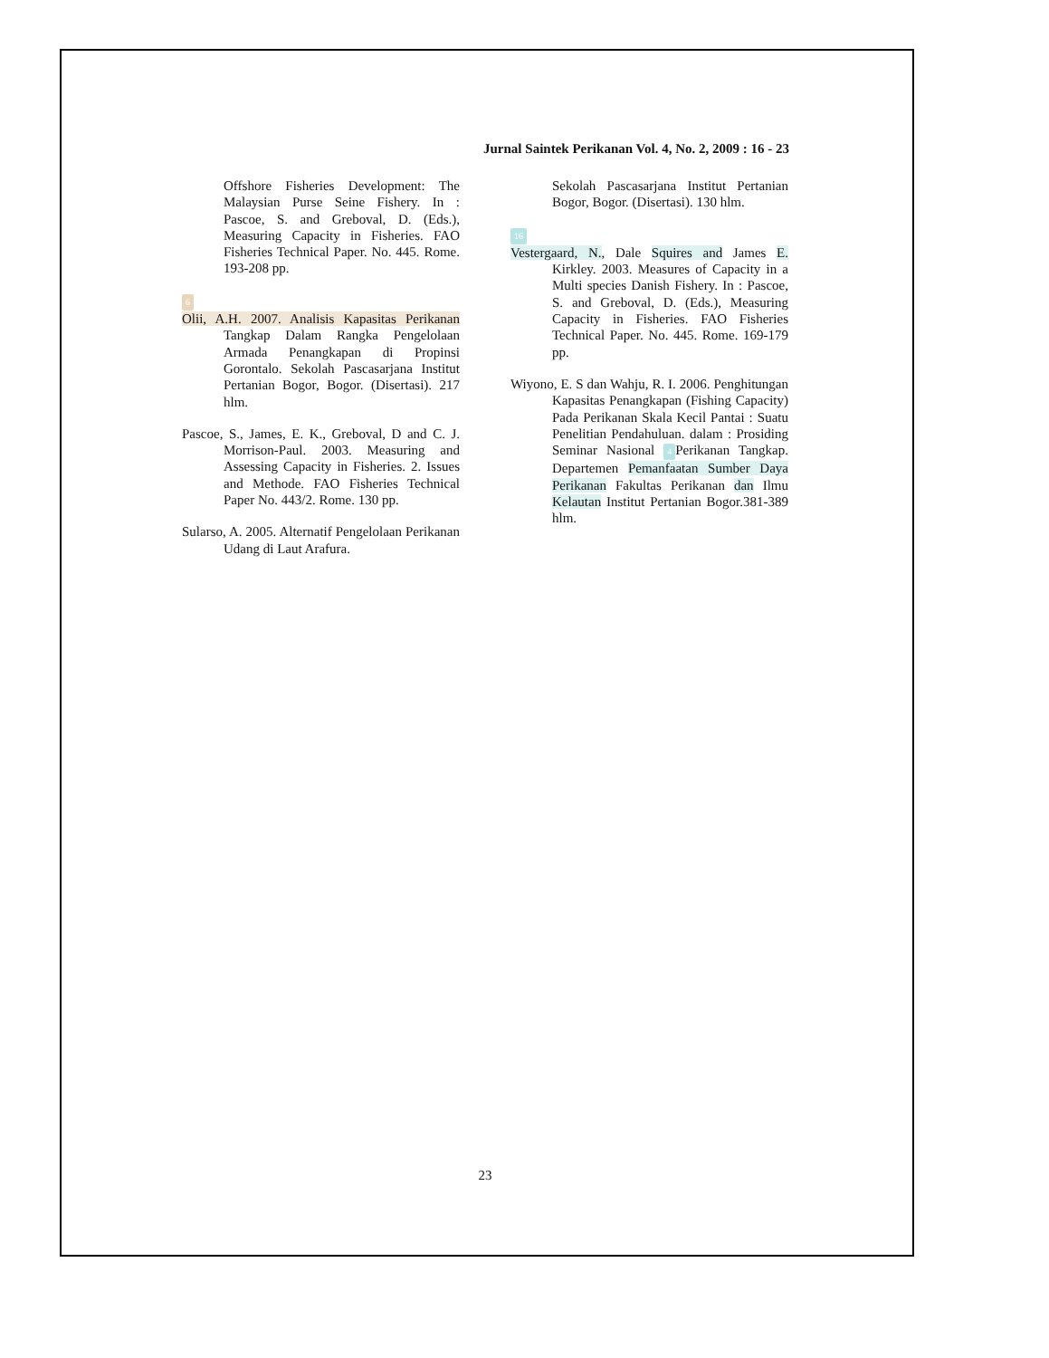Jurnal Saintek Perikanan Vol. 4, No. 2, 2009 : 16 - 23
Offshore Fisheries Development: The Malaysian Purse Seine Fishery. In : Pascoe, S. and Greboval, D. (Eds.), Measuring Capacity in Fisheries. FAO Fisheries Technical Paper. No. 445. Rome. 193-208 pp.
6
Olii, A.H. 2007. Analisis Kapasitas Perikanan Tangkap Dalam Rangka Pengelolaan Armada Penangkapan di Propinsi Gorontalo. Sekolah Pascasarjana Institut Pertanian Bogor, Bogor. (Disertasi). 217 hlm.
Pascoe, S., James, E. K., Greboval, D and C. J. Morrison-Paul. 2003. Measuring and Assessing Capacity in Fisheries. 2. Issues and Methode. FAO Fisheries Technical Paper No. 443/2. Rome. 130 pp.
Sularso, A. 2005. Alternatif Pengelolaan Perikanan Udang di Laut Arafura.
Sekolah Pascasarjana Institut Pertanian Bogor, Bogor. (Disertasi). 130 hlm.
16
Vestergaard, N., Dale Squires and James E. Kirkley. 2003. Measures of Capacity in a Multi species Danish Fishery. In : Pascoe, S. and Greboval, D. (Eds.), Measuring Capacity in Fisheries. FAO Fisheries Technical Paper. No. 445. Rome. 169-179 pp.
Wiyono, E. S dan Wahju, R. I. 2006. Penghitungan Kapasitas Penangkapan (Fishing Capacity) Pada Perikanan Skala Kecil Pantai : Suatu Penelitian Pendahuluan. dalam : Prosiding Seminar Nasional 4 Perikanan Tangkap. Departemen Pemanfaatan Sumber Daya Perikanan Fakultas Perikanan dan Ilmu Kelautan Institut Pertanian Bogor.381-389 hlm.
23